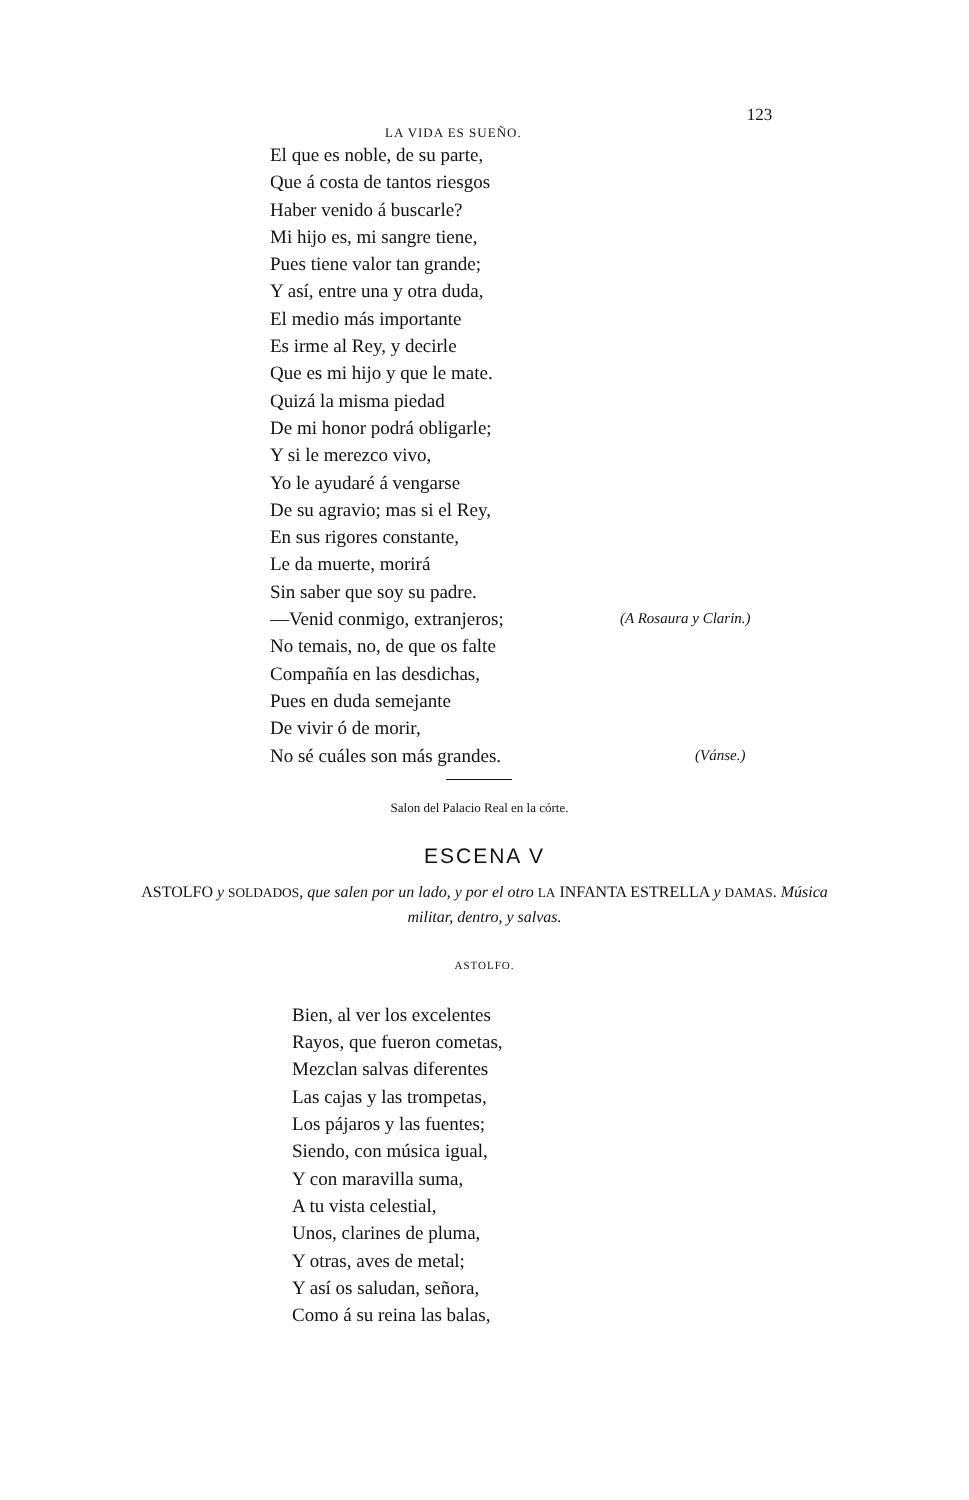LA VIDA ES SUEÑO. 123
El que es noble, de su parte,
Que á costa de tantos riesgos
Haber venido á buscarle?
Mi hijo es, mi sangre tiene,
Pues tiene valor tan grande;
Y así, entre una y otra duda,
El medio más importante
Es irme al Rey, y decirle
Que es mi hijo y que le mate.
Quizá la misma piedad
De mi honor podrá obligarle;
Y si le merezco vivo,
Yo le ayudaré á vengarse
De su agravio; mas si el Rey,
En sus rigores constante,
Le da muerte, morirá
Sin saber que soy su padre.
—Venid conmigo, extranjeros; (A Rosaura y Clarin.)
No temais, no, de que os falte
Compañía en las desdichas,
Pues en duda semejante
De vivir ó de morir,
No sé cuáles son más grandes. (Vánse.)
Salon del Palacio Real en la córte.
ESCENA V
ASTOLFO y SOLDADOS, que salen por un lado, y por el otro LA INFANTA ESTRELLA y DAMAS. Música militar, dentro, y salvas.
ASTOLFO.
Bien, al ver los excelentes
Rayos, que fueron cometas,
Mezclan salvas diferentes
Las cajas y las trompetas,
Los pájaros y las fuentes;
Siendo, con música igual,
Y con maravilla suma,
A tu vista celestial,
Unos, clarines de pluma,
Y otras, aves de metal;
Y así os saludan, señora,
Como á su reina las balas,